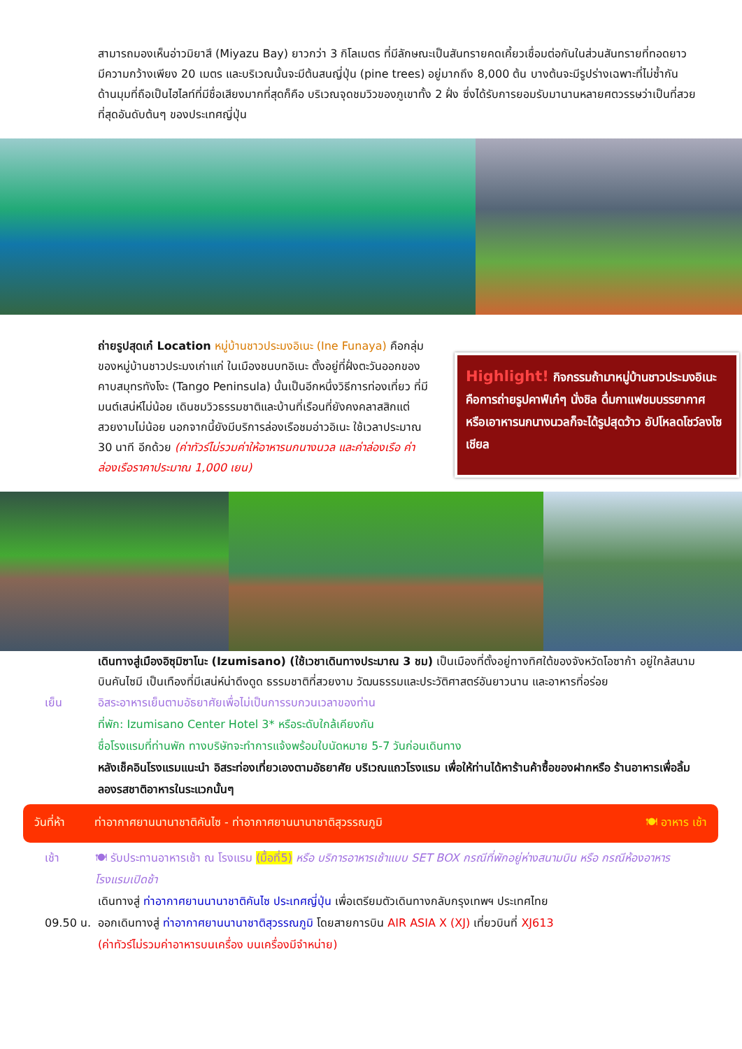สามารถมองเห็นอ่าวมิยาสึ (Miyazu Bay) ยาวกว่า 3 กิโลเมตร ที่มีลักษณะเป็นสันทรายคดเคี้ยวเชื่อมต่อกันในส่วนสันทรายที่ทอดยาว มีความกว้างเพียง 20 เมตร และบริเวณนั้นจะมีต้นสนญี่ปุ่น (pine trees) อยู่มากถึง 8,000 ต้น บางต้นจะมีรูปร่างเฉพาะที่ไม่ซ้ำกัน ด้านมุมที่ถือเป็นไฮไลท์ที่มีชื่อเสียงมากที่สุดก็คือ บริเวณจุดชมวิวของภูเขาทั้ง 2 ฝั่ง ซึ่งได้รับการยอมรับมานานหลายศตวรรษว่าเป็นที่สวยที่สุดอันดับต้นๆ ของประเทศญี่ปุ่น
ถ่ายรูปสุดเก๋ Location หมู่บ้านชาวประมงอิเนะ (Ine Funaya) คือกลุ่มของหมู่บ้านชาวประมงเก่าแก่ ในเมืองชนบทอิเนะ ตั้งอยู่ที่ฝั่งตะวันออกของ คาบสมุทรทังโงะ (Tango Peninsula) นั้นเป็นอีกหนึ่งวิธีการท่องเที่ยว ที่มีมนต์เสน่ห์ไม่น้อย เดินชมวิวธรรมชาติและบ้านที่เรือนที่ยังคงคลาสสิกแต่สวยงามไม่น้อย นอกจากนี้ยังมีบริการล่องเรือชมอ่าวอิเนะ ใช้เวลาประมาณ 30 นาที อีกด้วย (ค่าทัวร์ไม่รวมค่าให้อาหารนกนางนวล และค่าล่องเรือ ค่าล่องเรือราคาประมาณ 1,000 เยน)
Highlight! กิจกรรมถ้ามาหมู่บ้านชาวประมงอิเนะ คือการถ่ายรูปคาฟ์เก๋ๆ นั่งชิล ดื่มกาแฟชมบรรยากาศ หรือเอาหารนกนางนวลก็จะได้รูปสุดว้าว อัปโหลดโชว์ลงโซเชียล
เดินทางสู่เมืองอิซุมิซาโนะ (Izumisano) (ใช้เวชาเดินทางประมาณ 3 ชม) เป็นเมืองที่ตั้งอยู่ทางทิศใต้ของจังหวัดโอซาก้า อยู่ใกล้สนามบินคันไซมี เป็นเทืองที่มีเสน่ห์น่าดึงดูด ธรรมชาติที่สวยงาม วัฒนธรรมและประวัติศาสตร์อันยาวนาน และอาหารที่อร่อย
เย็น อิสระอาหารเย็นตามอัธยาศัยเพื่อไม่เป็นการรบกวนเวลาของท่าน
ที่พัก: Izumisano Center Hotel 3* หรือระดับใกล้เคียงกัน
ชื่อโรงแรมที่ท่านพัก ทางบริษัทจะทำการแจ้งพร้อมใบนัดหมาย 5-7 วันก่อนเดินทาง
หลังเช็คอินโรงแรมแนะนำ อิสระท่องเที่ยวเองตามอัธยาศัย บริเวณแถวโรงแรม เพื่อให้ท่านได้หาร้านค้าซื้อของฝากหรือ ร้านอาหารเพื่อลิ้มลองรสชาติอาหารในระแวกนั้นๆ
วันที่ห้า ท่าอากาศยานนานาชาติคันไซ - ท่าอากาศยานนานาชาติสุวรรณภูมิ 🍽 อาหาร เช้า
เช้า 🍽 รับประทานอาหารเช้า ณ โรงแรม (มื้อที่5) หรือ บริการอาหารเช้าแบบ SET BOX กรณีที่พักอยู่ห่างสนามบิน หรือ กรณีห้องอาหารโรงแรมเปิดช้า
เดินทางสู่ ท่าอากาศยานนานาชาติคันไซ ประเทศญี่ปุ่น เพื่อเตรียมตัวเดินทางกลับกรุงเทพฯ ประเทศไทย
09.50 น. ออกเดินทางสู่ ท่าอากาศยานนานาชาติสุวรรณภูมิ โดยสายการบิน AIR ASIA X (XJ) เที่ยวบินที่ XJ613
(ค่าทัวร์ไม่รวมค่าอาหารบนเครื่อง บนเครื่องมีจำหน่าย)